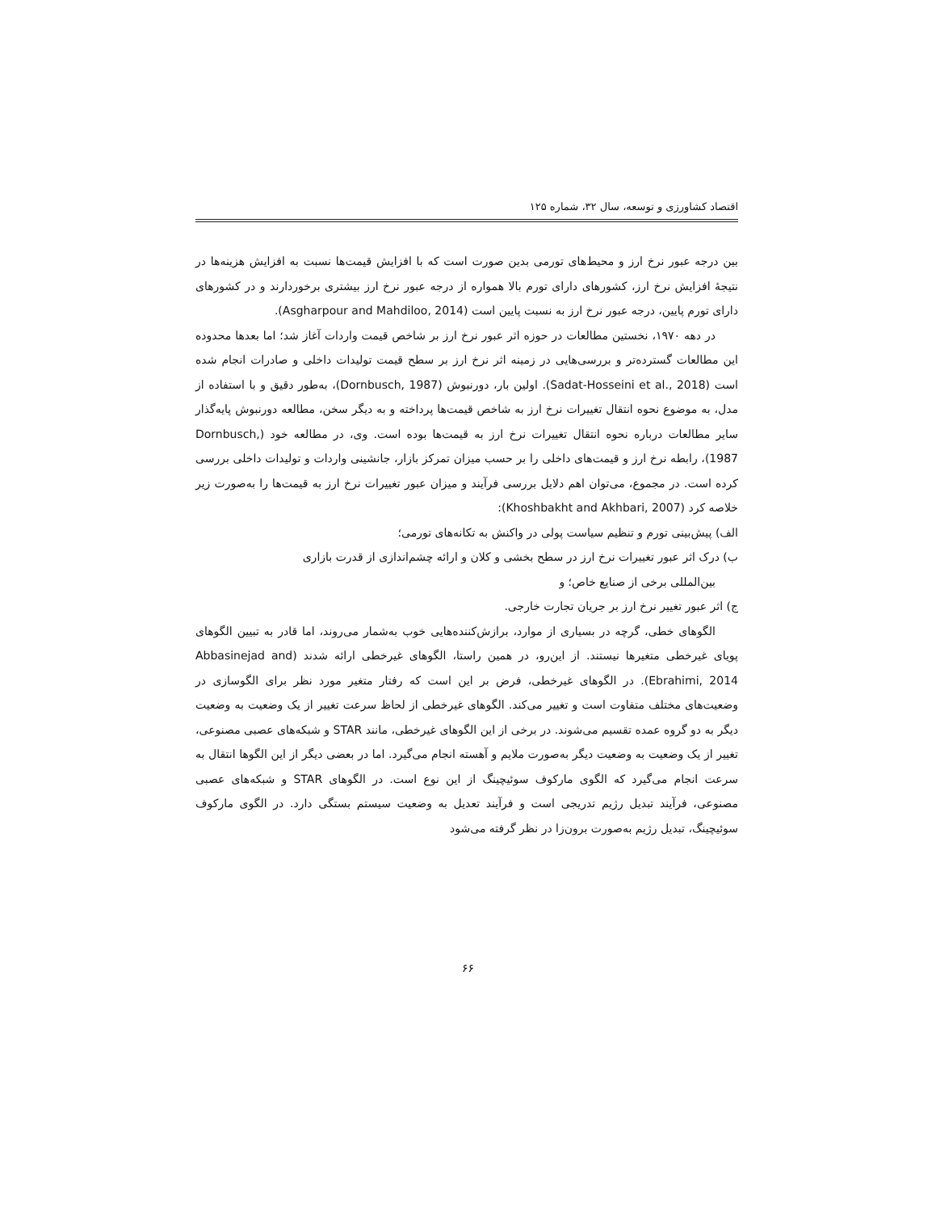اقتصاد کشاورزی و توسعه، سال ۳۲، شماره ۱۲۵
بین درجه عبور نرخ ارز و محیط‌های تورمی بدین صورت است که با افزایش قیمت‌ها نسبت به افزایش هزینه‌ها در نتیجهٔ افزایش نرخ ارز، کشورهای دارای تورم بالا همواره از درجه عبور نرخ ارز بیشتری برخوردارند و در کشورهای دارای تورم پایین، درجه عبور نرخ ارز به نسبت پایین است (Asgharpour and Mahdiloo, 2014).
در دهه ۱۹۷۰، نخستین مطالعات در حوزه اثر عبور نرخ ارز بر شاخص قیمت واردات آغاز شد؛ اما بعدها محدوده این مطالعات گسترده‌تر و بررسی‌هایی در زمینه اثر نرخ ارز بر سطح قیمت تولیدات داخلی و صادرات انجام شده است (Sadat-Hosseini et al., 2018). اولین بار، دورنبوش (Dornbusch, 1987)، به‌طور دقیق و با استفاده از مدل، به موضوع نحوه انتقال تغییرات نرخ ارز به شاخص قیمت‌ها پرداخته و به دیگر سخن، مطالعه دورنبوش پایه‌گذار سایر مطالعات درباره نحوه انتقال تغییرات نرخ ارز به قیمت‌ها بوده است. وی، در مطالعه خود (Dornbusch, 1987)، رابطه نرخ ارز و قیمت‌های داخلی را بر حسب میزان تمرکز بازار، جانشینی واردات و تولیدات داخلی بررسی کرده است. در مجموع، می‌توان اهم دلایل بررسی فرآیند و میزان عبور تغییرات نرخ ارز به قیمت‌ها را به‌صورت زیر خلاصه کرد (Khoshbakht and Akhbari, 2007):
الف) پیش‌بینی تورم و تنظیم سیاست پولی در واکنش به تکانه‌های تورمی؛
ب) درک اثر عبور تغییرات نرخ ارز در سطح بخشی و کلان و ارائه چشم‌اندازی از قدرت بازاری
بین‌المللی برخی از صنایع خاص؛ و
ج) اثر عبور تغییر نرخ ارز بر جریان تجارت خارجی.
الگوهای خطی، گرچه در بسیاری از موارد، برازش‌کننده‌هایی خوب به‌شمار می‌روند، اما قادر به تبیین الگوهای پویای غیرخطی متغیرها نیستند. از این‌رو، در همین راستا، الگوهای غیرخطی ارائه شدند (Abbasinejad and Ebrahimi, 2014). در الگوهای غیرخطی، فرض بر این است که رفتار متغیر مورد نظر برای الگوسازی در وضعیت‌های مختلف متفاوت است و تغییر می‌کند. الگوهای غیرخطی از لحاظ سرعت تغییر از یک وضعیت به وضعیت دیگر به دو گروه عمده تقسیم می‌شوند. در برخی از این الگوهای غیرخطی، مانند STAR و شبکه‌های عصبی مصنوعی، تغییر از یک وضعیت به وضعیت دیگر به‌صورت ملایم و آهسته انجام می‌گیرد. اما در بعضی دیگر از این الگوها انتقال به سرعت انجام می‌گیرد که الگوی مارکوف سوئیچینگ از این نوع است. در الگوهای STAR و شبکه‌های عصبی مصنوعی، فرآیند تبدیل رژیم تدریجی است و فرآیند تعدیل به وضعیت سیستم بستگی دارد. در الگوی مارکوف سوئیچینگ، تبدیل رژیم به‌صورت برون‌زا در نظر گرفته می‌شود
۶۶